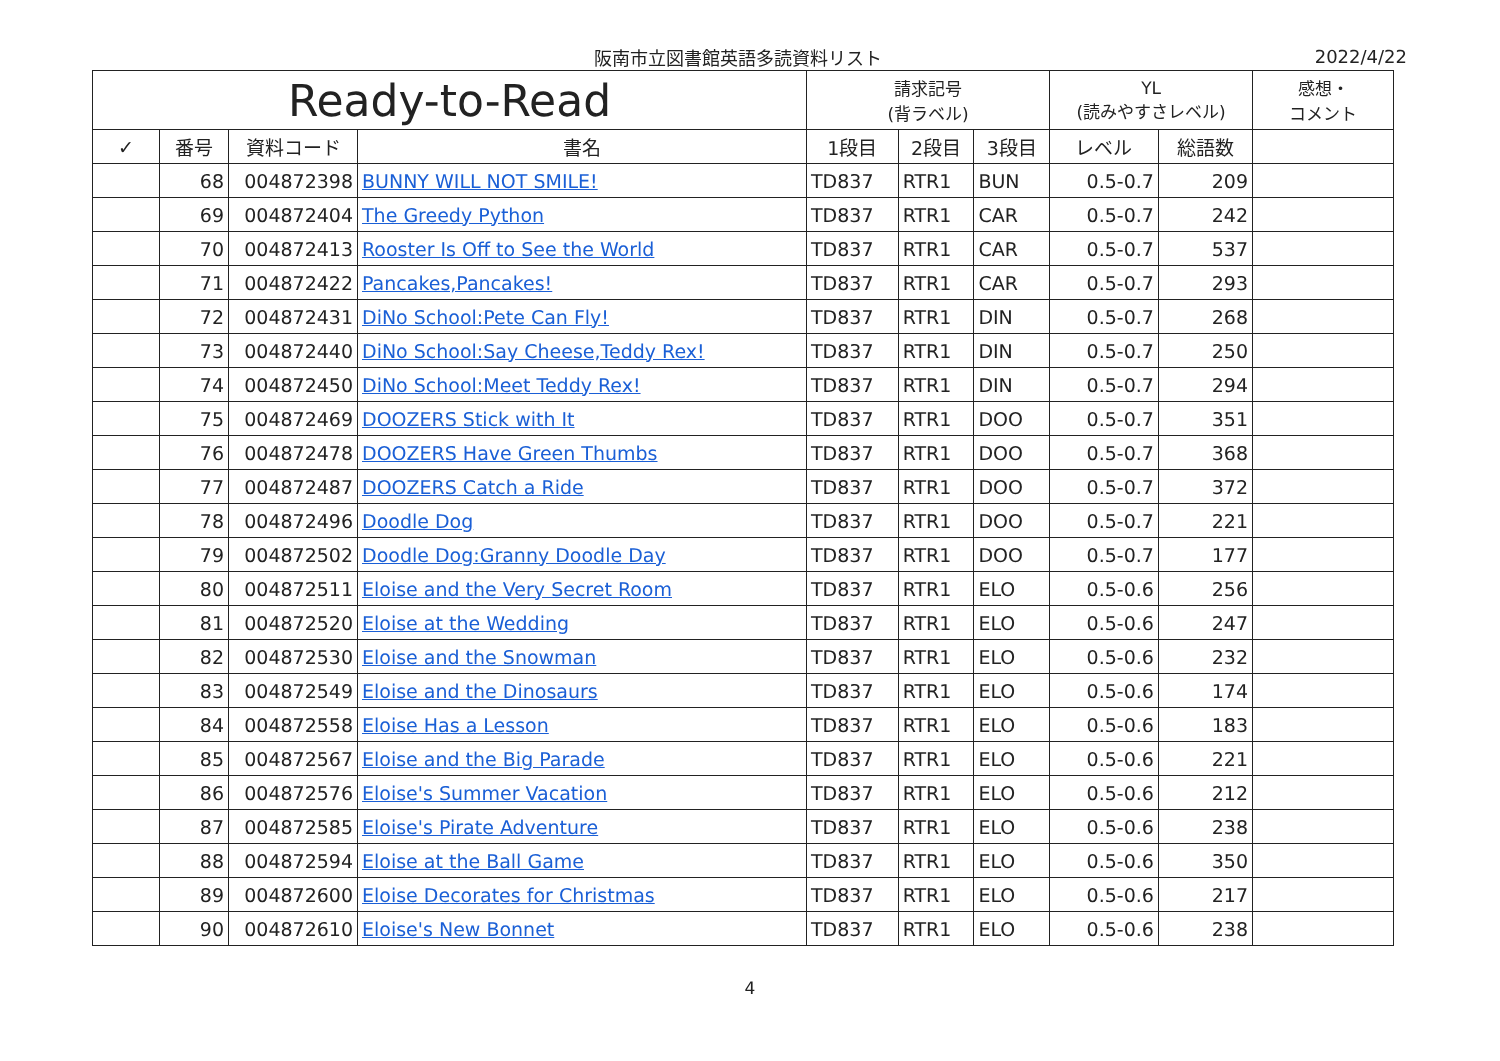阪南市立図書館英語多読資料リスト 2022/4/22
| Ready-to-Read | | | | 請求記号 (背ラベル) | | | YL (読みやすさレベル) | | 感想・ コメント |
| --- | --- | --- | --- | --- | --- | --- | --- | --- | --- |
| ✓ | 番号 | 資料コード | 書名 | 1段目 | 2段目 | 3段目 | レベル | 総語数 | |
| | 68 | 004872398 | BUNNY WILL NOT SMILE! | TD837 | RTR1 | BUN | 0.5-0.7 | 209 | |
| | 69 | 004872404 | The Greedy Python | TD837 | RTR1 | CAR | 0.5-0.7 | 242 | |
| | 70 | 004872413 | Rooster Is Off to See the World | TD837 | RTR1 | CAR | 0.5-0.7 | 537 | |
| | 71 | 004872422 | Pancakes,Pancakes! | TD837 | RTR1 | CAR | 0.5-0.7 | 293 | |
| | 72 | 004872431 | DiNo School:Pete Can Fly! | TD837 | RTR1 | DIN | 0.5-0.7 | 268 | |
| | 73 | 004872440 | DiNo School:Say Cheese,Teddy Rex! | TD837 | RTR1 | DIN | 0.5-0.7 | 250 | |
| | 74 | 004872450 | DiNo School:Meet Teddy Rex! | TD837 | RTR1 | DIN | 0.5-0.7 | 294 | |
| | 75 | 004872469 | DOOZERS Stick with It | TD837 | RTR1 | DOO | 0.5-0.7 | 351 | |
| | 76 | 004872478 | DOOZERS Have Green Thumbs | TD837 | RTR1 | DOO | 0.5-0.7 | 368 | |
| | 77 | 004872487 | DOOZERS Catch a Ride | TD837 | RTR1 | DOO | 0.5-0.7 | 372 | |
| | 78 | 004872496 | Doodle Dog | TD837 | RTR1 | DOO | 0.5-0.7 | 221 | |
| | 79 | 004872502 | Doodle Dog:Granny Doodle Day | TD837 | RTR1 | DOO | 0.5-0.7 | 177 | |
| | 80 | 004872511 | Eloise and the Very Secret Room | TD837 | RTR1 | ELO | 0.5-0.6 | 256 | |
| | 81 | 004872520 | Eloise at the Wedding | TD837 | RTR1 | ELO | 0.5-0.6 | 247 | |
| | 82 | 004872530 | Eloise and the Snowman | TD837 | RTR1 | ELO | 0.5-0.6 | 232 | |
| | 83 | 004872549 | Eloise and the Dinosaurs | TD837 | RTR1 | ELO | 0.5-0.6 | 174 | |
| | 84 | 004872558 | Eloise Has a Lesson | TD837 | RTR1 | ELO | 0.5-0.6 | 183 | |
| | 85 | 004872567 | Eloise and the Big Parade | TD837 | RTR1 | ELO | 0.5-0.6 | 221 | |
| | 86 | 004872576 | Eloise's Summer Vacation | TD837 | RTR1 | ELO | 0.5-0.6 | 212 | |
| | 87 | 004872585 | Eloise's Pirate Adventure | TD837 | RTR1 | ELO | 0.5-0.6 | 238 | |
| | 88 | 004872594 | Eloise at the Ball Game | TD837 | RTR1 | ELO | 0.5-0.6 | 350 | |
| | 89 | 004872600 | Eloise Decorates for Christmas | TD837 | RTR1 | ELO | 0.5-0.6 | 217 | |
| | 90 | 004872610 | Eloise's New Bonnet | TD837 | RTR1 | ELO | 0.5-0.6 | 238 | |
4